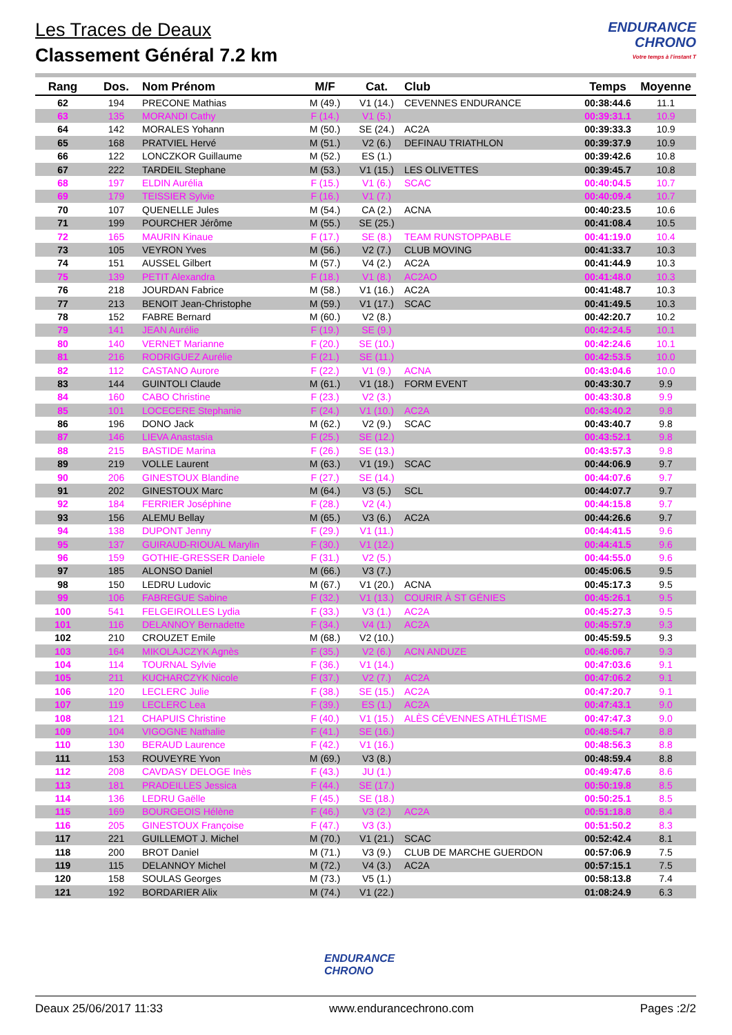ENDURANCE
CHRONO
Votre temps à l'instant T
Les Traces de Deaux
Classement Général 7.2 km
| Rang | Dos. | Nom Prénom | M/F | Cat. | Club | Temps | Moyenne |
| --- | --- | --- | --- | --- | --- | --- | --- |
| 62 | 194 | PRECONE Mathias | M (49.) | V1 (14.) | CEVENNES ENDURANCE | 00:38:44.6 | 11.1 |
| 63 | 135 | MORANDI Cathy | F (14.) | V1 (5.) | | 00:39:31.1 | 10.9 |
| 64 | 142 | MORALES Yohann | M (50.) | SE (24.) | AC2A | 00:39:33.3 | 10.9 |
| 65 | 168 | PRATVIEL Hervé | M (51.) | V2 (6.) | DEFINAU TRIATHLON | 00:39:37.9 | 10.9 |
| 66 | 122 | LONCZKOR Guillaume | M (52.) | ES (1.) | | 00:39:42.6 | 10.8 |
| 67 | 222 | TARDEIL Stephane | M (53.) | V1 (15.) | LES OLIVETTES | 00:39:45.7 | 10.8 |
| 68 | 197 | ELDIN Aurélia | F (15.) | V1 (6.) | SCAC | 00:40:04.5 | 10.7 |
| 69 | 179 | TEISSIER Sylvie | F (16.) | V1 (7.) | | 00:40:09.4 | 10.7 |
| 70 | 107 | QUENELLE Jules | M (54.) | CA (2.) | ACNA | 00:40:23.5 | 10.6 |
| 71 | 199 | POURCHER Jérôme | M (55.) | SE (25.) | | 00:41:08.4 | 10.5 |
| 72 | 165 | MAURIN Kinaue | F (17.) | SE (8.) | TEAM RUNSTOPPABLE | 00:41:19.0 | 10.4 |
| 73 | 105 | VEYRON Yves | M (56.) | V2 (7.) | CLUB MOVING | 00:41:33.7 | 10.3 |
| 74 | 151 | AUSSEL Gilbert | M (57.) | V4 (2.) | AC2A | 00:41:44.9 | 10.3 |
| 75 | 139 | PETIT Alexandra | F (18.) | V1 (8.) | AC2AO | 00:41:48.0 | 10.3 |
| 76 | 218 | JOURDAN Fabrice | M (58.) | V1 (16.) | AC2A | 00:41:48.7 | 10.3 |
| 77 | 213 | BENOIT Jean-Christophe | M (59.) | V1 (17.) | SCAC | 00:41:49.5 | 10.3 |
| 78 | 152 | FABRE Bernard | M (60.) | V2 (8.) | | 00:42:20.7 | 10.2 |
| 79 | 141 | JEAN Aurélie | F (19.) | SE (9.) | | 00:42:24.5 | 10.1 |
| 80 | 140 | VERNET Marianne | F (20.) | SE (10.) | | 00:42:24.6 | 10.1 |
| 81 | 216 | RODRIGUEZ Aurélie | F (21.) | SE (11.) | | 00:42:53.5 | 10.0 |
| 82 | 112 | CASTANO Aurore | F (22.) | V1 (9.) | ACNA | 00:43:04.6 | 10.0 |
| 83 | 144 | GUINTOLI Claude | M (61.) | V1 (18.) | FORM EVENT | 00:43:30.7 | 9.9 |
| 84 | 160 | CABO Christine | F (23.) | V2 (3.) | | 00:43:30.8 | 9.9 |
| 85 | 101 | LOCECERE Stephanie | F (24.) | V1 (10.) | AC2A | 00:43:40.2 | 9.8 |
| 86 | 196 | DONO Jack | M (62.) | V2 (9.) | SCAC | 00:43:40.7 | 9.8 |
| 87 | 146 | LIEVA Anastasia | F (25.) | SE (12.) | | 00:43:52.1 | 9.8 |
| 88 | 215 | BASTIDE Marina | F (26.) | SE (13.) | | 00:43:57.3 | 9.8 |
| 89 | 219 | VOLLE Laurent | M (63.) | V1 (19.) | SCAC | 00:44:06.9 | 9.7 |
| 90 | 206 | GINESTOUX Blandine | F (27.) | SE (14.) | | 00:44:07.6 | 9.7 |
| 91 | 202 | GINESTOUX Marc | M (64.) | V3 (5.) | SCL | 00:44:07.7 | 9.7 |
| 92 | 184 | FERRIER Joséphine | F (28.) | V2 (4.) | | 00:44:15.8 | 9.7 |
| 93 | 156 | ALEMU Bellay | M (65.) | V3 (6.) | AC2A | 00:44:26.6 | 9.7 |
| 94 | 138 | DUPONT Jenny | F (29.) | V1 (11.) | | 00:44:41.5 | 9.6 |
| 95 | 137 | GUIRAUD-RIOUAL Marylin | F (30.) | V1 (12.) | | 00:44:41.5 | 9.6 |
| 96 | 159 | GOTHIE-GRESSER Daniele | F (31.) | V2 (5.) | | 00:44:55.0 | 9.6 |
| 97 | 185 | ALONSO Daniel | M (66.) | V3 (7.) | | 00:45:06.5 | 9.5 |
| 98 | 150 | LEDRU Ludovic | M (67.) | V1 (20.) | ACNA | 00:45:17.3 | 9.5 |
| 99 | 106 | FABREGUE Sabine | F (32.) | V1 (13.) | COURIR À ST GÉNIES | 00:45:26.1 | 9.5 |
| 100 | 541 | FELGEIROLLES Lydia | F (33.) | V3 (1.) | AC2A | 00:45:27.3 | 9.5 |
| 101 | 116 | DELANNOY Bernadette | F (34.) | V4 (1.) | AC2A | 00:45:57.9 | 9.3 |
| 102 | 210 | CROUZET Emile | M (68.) | V2 (10.) | | 00:45:59.5 | 9.3 |
| 103 | 164 | MIKOLAJCZYK Agnès | F (35.) | V2 (6.) | ACN ANDUZE | 00:46:06.7 | 9.3 |
| 104 | 114 | TOURNAL Sylvie | F (36.) | V1 (14.) | | 00:47:03.6 | 9.1 |
| 105 | 211 | KUCHARCZYK Nicole | F (37.) | V2 (7.) | AC2A | 00:47:06.2 | 9.1 |
| 106 | 120 | LECLERC Julie | F (38.) | SE (15.) | AC2A | 00:47:20.7 | 9.1 |
| 107 | 119 | LECLERC Lea | F (39.) | ES (1.) | AC2A | 00:47:43.1 | 9.0 |
| 108 | 121 | CHAPUIS Christine | F (40.) | V1 (15.) | ALÈS CÉVENNES ATHLÉTISME | 00:47:47.3 | 9.0 |
| 109 | 104 | VIGOGNE Nathalie | F (41.) | SE (16.) | | 00:48:54.7 | 8.8 |
| 110 | 130 | BERAUD Laurence | F (42.) | V1 (16.) | | 00:48:56.3 | 8.8 |
| 111 | 153 | ROUVEYRE Yvon | M (69.) | V3 (8.) | | 00:48:59.4 | 8.8 |
| 112 | 208 | CAVDASY DELOGE Inès | F (43.) | JU (1.) | | 00:49:47.6 | 8.6 |
| 113 | 181 | PRADEILLES Jessica | F (44.) | SE (17.) | | 00:50:19.8 | 8.5 |
| 114 | 136 | LEDRU Gaëlle | F (45.) | SE (18.) | | 00:50:25.1 | 8.5 |
| 115 | 169 | BOURGEOIS Hélène | F (46.) | V3 (2.) | AC2A | 00:51:18.8 | 8.4 |
| 116 | 205 | GINESTOUX Françoise | F (47.) | V3 (3.) | | 00:51:50.2 | 8.3 |
| 117 | 221 | GUILLEMOT J. Michel | M (70.) | V1 (21.) | SCAC | 00:52:42.4 | 8.1 |
| 118 | 200 | BROT Daniel | M (71.) | V3 (9.) | CLUB DE MARCHE GUERDON | 00:57:06.9 | 7.5 |
| 119 | 115 | DELANNOY Michel | M (72.) | V4 (3.) | AC2A | 00:57:15.1 | 7.5 |
| 120 | 158 | SOULAS Georges | M (73.) | V5 (1.) | | 00:58:13.8 | 7.4 |
| 121 | 192 | BORDARIER Alix | M (74.) | V1 (22.) | | 01:08:24.9 | 6.3 |
ENDURANCE
CHRONO
Deaux 25/06/2017 11:33 www.endurancechrono.com Pages :2/2